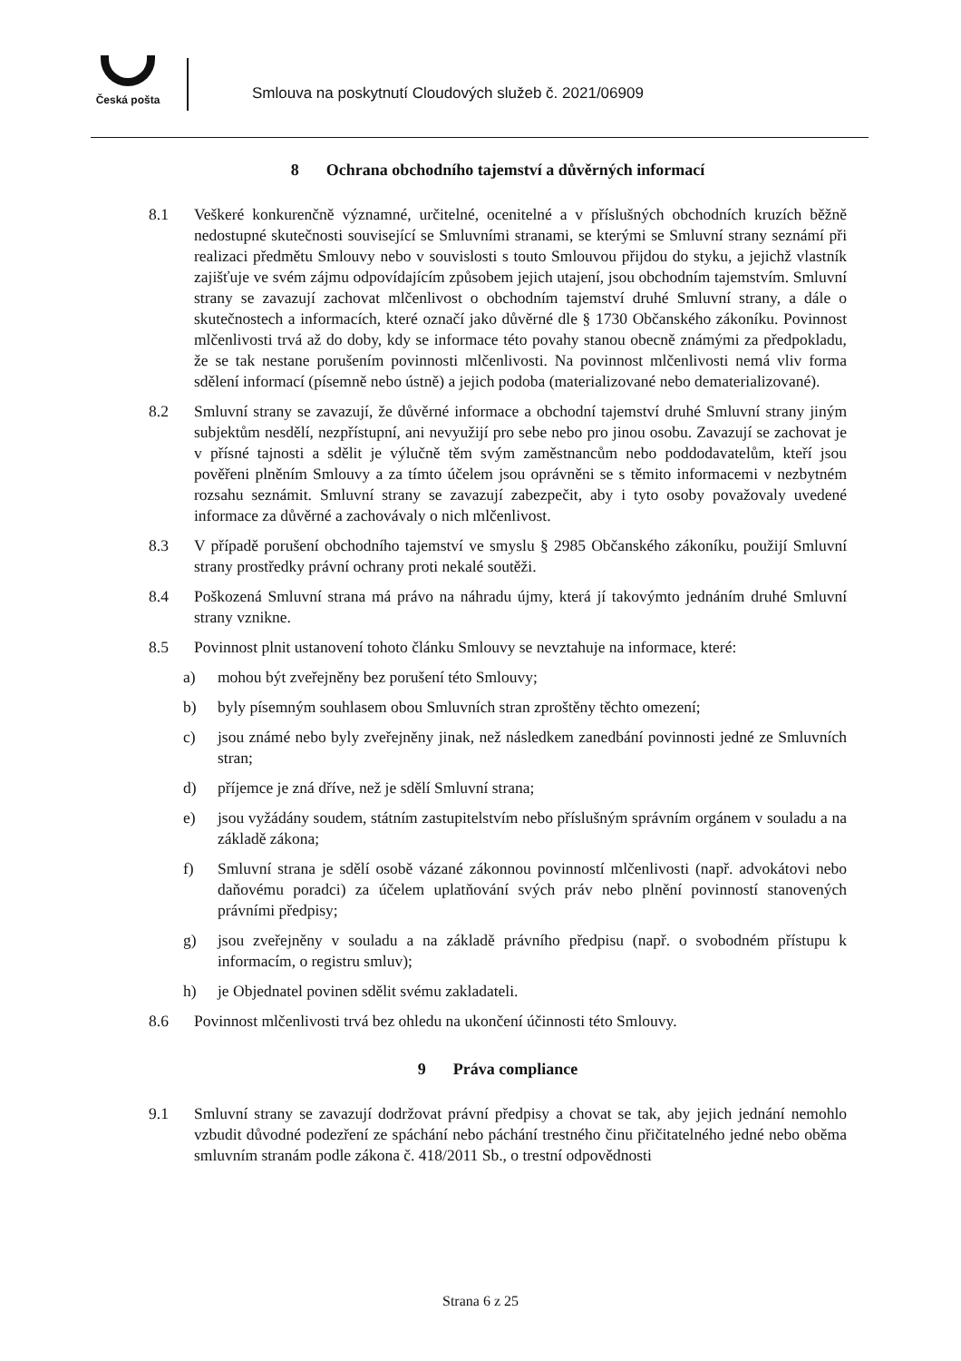Česká pošta
Smlouva na poskytnutí Cloudových služeb č. 2021/06909
8 Ochrana obchodního tajemství a důvěrných informací
8.1 Veškeré konkurenčně významné, určitelné, ocenitelné a v příslušných obchodních kruzích běžně nedostupné skutečnosti související se Smluvními stranami, se kterými se Smluvní strany seznámí při realizaci předmětu Smlouvy nebo v souvislosti s touto Smlouvou přijdou do styku, a jejichž vlastník zajišťuje ve svém zájmu odpovídajícím způsobem jejich utajení, jsou obchodním tajemstvím. Smluvní strany se zavazují zachovat mlčenlivost o obchodním tajemství druhé Smluvní strany, a dále o skutečnostech a informacích, které označí jako důvěrné dle § 1730 Občanského zákoníku. Povinnost mlčenlivosti trvá až do doby, kdy se informace této povahy stanou obecně známými za předpokladu, že se tak nestane porušením povinnosti mlčenlivosti. Na povinnost mlčenlivosti nemá vliv forma sdělení informací (písemně nebo ústně) a jejich podoba (materializované nebo dematerializované).
8.2 Smluvní strany se zavazují, že důvěrné informace a obchodní tajemství druhé Smluvní strany jiným subjektům nesdělí, nezpřístupní, ani nevyužijí pro sebe nebo pro jinou osobu. Zavazují se zachovat je v přísné tajnosti a sdělit je výlučně těm svým zaměstnancům nebo poddodavatelům, kteří jsou pověřeni plněním Smlouvy a za tímto účelem jsou oprávněni se s těmito informacemi v nezbytném rozsahu seznámit. Smluvní strany se zavazují zabezpečit, aby i tyto osoby považovaly uvedené informace za důvěrné a zachovávaly o nich mlčenlivost.
8.3 V případě porušení obchodního tajemství ve smyslu § 2985 Občanského zákoníku, použijí Smluvní strany prostředky právní ochrany proti nekalé soutěži.
8.4 Poškozená Smluvní strana má právo na náhradu újmy, která jí takovýmto jednáním druhé Smluvní strany vznikne.
8.5 Povinnost plnit ustanovení tohoto článku Smlouvy se nevztahuje na informace, které:
a) mohou být zveřejněny bez porušení této Smlouvy;
b) byly písemným souhlasem obou Smluvních stran zproštěny těchto omezení;
c) jsou známé nebo byly zveřejněny jinak, než následkem zanedbání povinnosti jedné ze Smluvních stran;
d) příjemce je zná dříve, než je sdělí Smluvní strana;
e) jsou vyžádány soudem, státním zastupitelstvím nebo příslušným správním orgánem v souladu a na základě zákona;
f) Smluvní strana je sdělí osobě vázané zákonnou povinností mlčenlivosti (např. advokátovi nebo daňovému poradci) za účelem uplatňování svých práv nebo plnění povinností stanovených právními předpisy;
g) jsou zveřejněny v souladu a na základě právního předpisu (např. o svobodném přístupu k informacím, o registru smluv);
h) je Objednatel povinen sdělit svému zakladateli.
8.6 Povinnost mlčenlivosti trvá bez ohledu na ukončení účinnosti této Smlouvy.
9 Práva compliance
9.1 Smluvní strany se zavazují dodržovat právní předpisy a chovat se tak, aby jejich jednání nemohlo vzbudit důvodné podezření ze spáchání nebo páchání trestného činu přičitatelného jedné nebo oběma smluvním stranám podle zákona č. 418/2011 Sb., o trestní odpovědnosti
Strana 6 z 25